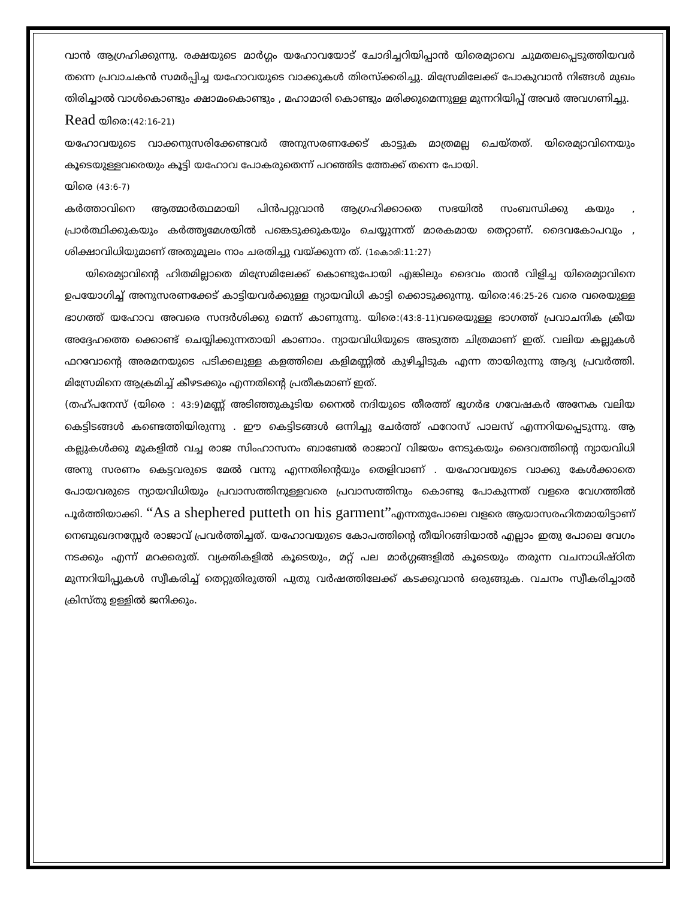വാൻ ആഗ്രഹിക്കുന്നു. രക്ഷയുടെ മാർഗ്ഗം യഹോവയോട് ചോദിച്ചറിയിപ്പാൻ യിരെമ്യാവെ ചുമതലപ്പെടുത്തിയവർ തന്നെ പ്രവാചകൻ സമർപ്പിച്ച യഹോവയുടെ വാക്കുകൾ തിരസ്ക്കരിച്ചു. മിസ്രേമിലേക്ക് പോകുവാൻ നിങ്ങൾ മുഖം തിരിച്ചാൽ വാൾകൊണ്ടും ക്ഷാമംകൊണ്ടും , മഹാമാരി കൊണ്ടും മരിക്കുമെന്നുള്ള മുന്നറിയിപ്പ് അവർ അവഗണിച്ചു.
Read യിരെ:(42:16-21)
യഹോവയുടെ വാക്കനുസരിക്കേണ്ടവർ അനുസരണക്കേട് കാട്ടുക മാത്രമല്ല ചെയ്തത്. യിരെമ്യാവിനെയും കൂടെയുള്ളവരെയും കൂട്ടി യഹോവ പോകരുതെന്ന് പറഞ്ഞിട ത്തേക്ക് തന്നെ പോയി.
യിരെ (43:6-7)
കർത്താവിനെ ആത്മാർത്ഥമായി പിൻപറ്റുവാൻ ആഗ്രഹിക്കാതെ സഭയിൽ സംബന്ധിക്കു കയും , പ്രാർത്ഥിക്കുകയും കർത്തൃമേശയിൽ പങ്കെടുക്കുകയും ചെയ്യുന്നത് മാരകമായ തെറ്റാണ്. ദൈവകോപവും , ശിക്ഷാവിധിയുമാണ് അതുമൂലം നാം ചരതിച്ചു വയ്ക്കുന്ന ത്. (1കൊരി:11:27)
യിരെമ്യാവിന്റെ ഹിതമില്ലാതെ മിസ്രേമിലേക്ക് കൊണ്ടുപോയി എങ്കിലും ദൈവം താൻ വിളിച്ച യിരെമ്യാവിനെ ഉപയോഗിച്ച് അനുസരണക്കേട് കാട്ടിയവർക്കുള്ള ന്യായവിധി കാട്ടി ക്കൊടുക്കുന്നു. യിരെ:46:25-26 വരെ വരെയുള്ള ഭാഗത്ത് യഹോവ അവരെ സന്ദർശിക്കു മെന്ന് കാണുന്നു. യിരെ:(43:8-11) വരെയുള്ള ഭാഗത്ത് പ്രവാചനിക ക്രീയ അദ്ദേഹത്തെ ക്കൊണ്ട് ചെയ്യിക്കുന്നതായി കാണാം. ന്യായവിധിയുടെ അടുത്ത ചിത്രമാണ് ഇത്. വലിയ കല്ലുകൾ ഫറവോന്റെ അരമനയുടെ പടിക്കലുള്ള കളത്തിലെ കളിമണ്ണിൽ കുഴിച്ചിടുക എന്ന തായിരുന്നു ആദ്യ പ്രവർത്തി. മിസ്രേമിനെ ആക്രമിച്ച് കീഴടക്കും എന്നതിന്റെ പ്രതീകമാണ് ഇത്.
(തഹ്പനേസ് (യിരെ : 43:9)മണ്ണ് അടിഞ്ഞുകൂടിയ നൈൽ നദിയുടെ തീരത്ത് ഭൂഗർഭ ഗവേഷകർ അനേക വലിയ കെട്ടിടങ്ങൾ കണ്ടെത്തിയിരുന്നു . ഈ കെട്ടിടങ്ങൾ ഒന്നിച്ചു ചേർത്ത് ഫറോസ് പാലസ് എന്നറിയപ്പെടുന്നു. ആ കല്ലുകൾക്കു മുകളിൽ വച്ച രാജ സിംഹാസനം ബാബേൽ രാജാവ് വിജയം നേടുകയും ദൈവത്തിന്റെ ന്യായവിധി അനു സരണം കെട്ടവരുടെ മേൽ വന്നു എന്നതിന്റെയും തെളിവാണ് . യഹോവയുടെ വാക്കു കേൾക്കാതെ പോയവരുടെ ന്യായവിധിയും പ്രവാസത്തിനുള്ളവരെ പ്രവാസത്തിനും കൊണ്ടു പോകുന്നത് വളരെ വേഗത്തിൽ പൂർത്തിയാക്കി. “As a shephered putteth on his garment”എന്നതുപോലെ വളരെ ആയാസരഹിതമായിട്ടാണ് നെബുഖദനസ്സേർ രാജാവ് പ്രവർത്തിച്ചത്. യഹോവയുടെ കോപത്തിന്റെ തീയിറങ്ങിയാൽ എല്ലാം ഇതു പോലെ വേഗം നടക്കും എന്ന് മറക്കരുത്. വ്യക്തികളിൽ കൂടെയും, മറ്റ് പല മാർഗ്ഗങ്ങളിൽ കൂടെയും തരുന്ന വചനാധിഷ്ഠിത മുന്നറിയിപ്പുകൾ സ്വീകരിച്ച് തെറ്റുതിരുത്തി പുതു വർഷത്തിലേക്ക് കടക്കുവാൻ ഒരുങ്ങുക. വചനം സ്വീകരിച്ചാൽ ക്രിസ്തു ഉള്ളിൽ ജനിക്കും.